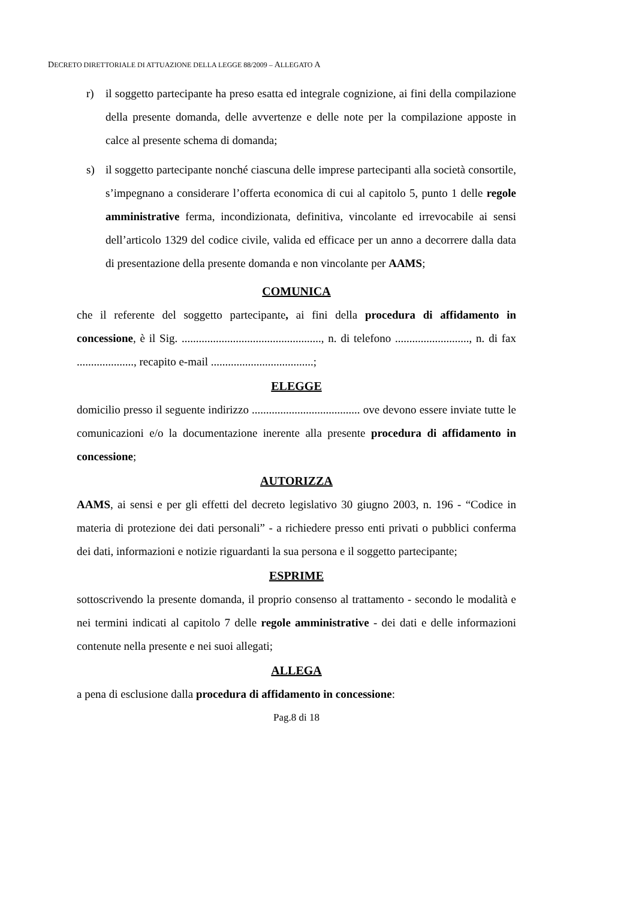DECRETO DIRETTORIALE DI ATTUAZIONE DELLA LEGGE 88/2009 – ALLEGATO A
r) il soggetto partecipante ha preso esatta ed integrale cognizione, ai fini della compilazione della presente domanda, delle avvertenze e delle note per la compilazione apposte in calce al presente schema di domanda;
s) il soggetto partecipante nonché ciascuna delle imprese partecipanti alla società consortile, s’impegnano a considerare l’offerta economica di cui al capitolo 5, punto 1 delle regole amministrative ferma, incondizionata, definitiva, vincolante ed irrevocabile ai sensi dell’articolo 1329 del codice civile, valida ed efficace per un anno a decorrere dalla data di presentazione della presente domanda e non vincolante per AAMS;
COMUNICA
che il referente del soggetto partecipante, ai fini della procedura di affidamento in concessione, è il Sig. ................................................., n. di telefono .........................., n. di fax ...................., recapito e-mail ....................................;
ELEGGE
domicilio presso il seguente indirizzo ...................................... ove devono essere inviate tutte le comunicazioni e/o la documentazione inerente alla presente procedura di affidamento in concessione;
AUTORIZZA
AAMS, ai sensi e per gli effetti del decreto legislativo 30 giugno 2003, n. 196 - “Codice in materia di protezione dei dati personali” - a richiedere presso enti privati o pubblici conferma dei dati, informazioni e notizie riguardanti la sua persona e il soggetto partecipante;
ESPRIME
sottoscrivendo la presente domanda, il proprio consenso al trattamento - secondo le modalità e nei termini indicati al capitolo 7 delle regole amministrative - dei dati e delle informazioni contenute nella presente e nei suoi allegati;
ALLEGA
a pena di esclusione dalla procedura di affidamento in concessione:
Pag.8 di 18